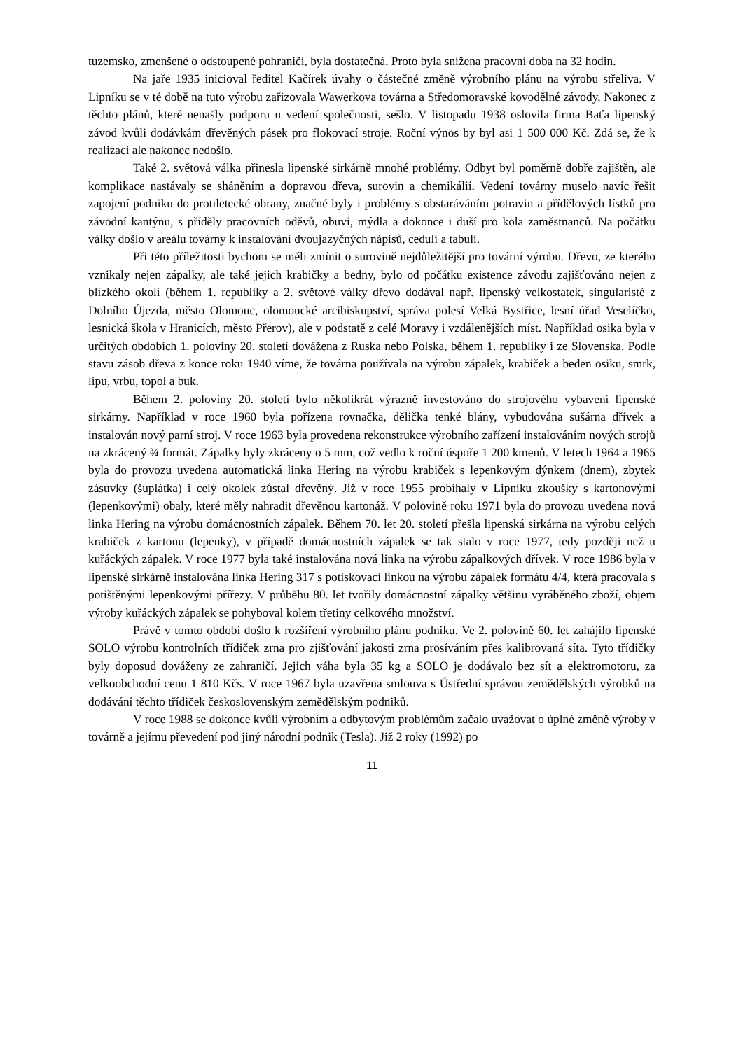tuzemsko, zmenšené o odstoupené pohraničí, byla dostatečná. Proto byla snížena pracovní doba na 32 hodin.
Na jaře 1935 inicioval ředitel Kačírek úvahy o částečné změně výrobního plánu na výrobu střeliva. V Lipníku se v té době na tuto výrobu zařizovala Wawerkova továrna a Středomoravské kovodělné závody. Nakonec z těchto plánů, které nenašly podporu u vedení společnosti, sešlo. V listopadu 1938 oslovila firma Baťa lipenský závod kvůli dodávkám dřevěných pásek pro flokovací stroje. Roční výnos by byl asi 1 500 000 Kč. Zdá se, že k realizaci ale nakonec nedošlo.
Také 2. světová válka přinesla lipenské sirkárně mnohé problémy. Odbyt byl poměrně dobře zajištěn, ale komplikace nastávaly se sháněním a dopravou dřeva, surovin a chemikálií. Vedení továrny muselo navíc řešit zapojení podniku do protiletecké obrany, značné byly i problémy s obstaráváním potravin a přídělových lístků pro závodní kantýnu, s příděly pracovních oděvů, obuvi, mýdla a dokonce i duší pro kola zaměstnanců. Na počátku války došlo v areálu továrny k instalování dvoujazyčných nápisů, cedulí a tabulí.
Při této příležitosti bychom se měli zmínit o surovině nejdůležitější pro tovární výrobu. Dřevo, ze kterého vznikaly nejen zápalky, ale také jejich krabičky a bedny, bylo od počátku existence závodu zajišťováno nejen z blízkého okolí (během 1. republiky a 2. světové války dřevo dodával např. lipenský velkostatek, singularisté z Dolního Újezda, město Olomouc, olomoucké arcibiskupství, správa polesí Velká Bystřice, lesní úřad Veselíčko, lesnická škola v Hranicích, město Přerov), ale v podstatě z celé Moravy i vzdálenějších míst. Například osika byla v určitých obdobích 1. poloviny 20. století dovážena z Ruska nebo Polska, během 1. republiky i ze Slovenska. Podle stavu zásob dřeva z konce roku 1940 víme, že továrna používala na výrobu zápalek, krabiček a beden osiku, smrk, lípu, vrbu, topol a buk.
Během 2. poloviny 20. století bylo několikrát výrazně investováno do strojového vybavení lipenské sirkárny. Například v roce 1960 byla pořízena rovnačka, dělička tenké blány, vybudována sušárna dřívek a instalován nový parní stroj. V roce 1963 byla provedena rekonstrukce výrobního zařízení instalováním nových strojů na zkrácený ¾ formát. Zápalky byly zkráceny o 5 mm, což vedlo k roční úspoře 1 200 kmenů. V letech 1964 a 1965 byla do provozu uvedena automatická linka Hering na výrobu krabiček s lepenkovým dýnkem (dnem), zbytek zásuvky (šuplátka) i celý okolek zůstal dřevěný. Již v roce 1955 probíhaly v Lipníku zkoušky s kartonovými (lepenkovými) obaly, které měly nahradit dřevěnou kartonáž. V polovině roku 1971 byla do provozu uvedena nová linka Hering na výrobu domácnostních zápalek. Během 70. let 20. století přešla lipenská sirkárna na výrobu celých krabiček z kartonu (lepenky), v případě domácnostních zápalek se tak stalo v roce 1977, tedy později než u kuřáckých zápalek. V roce 1977 byla také instalována nová linka na výrobu zápalkových dřívek. V roce 1986 byla v lipenské sirkárně instalována linka Hering 317 s potiskovací linkou na výrobu zápalek formátu 4/4, která pracovala s potištěnými lepenkovými přířezy. V průběhu 80. let tvořily domácnostní zápalky většinu vyráběného zboží, objem výroby kuřáckých zápalek se pohyboval kolem třetiny celkového množství.
Právě v tomto období došlo k rozšíření výrobního plánu podniku. Ve 2. polovině 60. let zahájilo lipenské SOLO výrobu kontrolních třídiček zrna pro zjišťování jakosti zrna prosíváním přes kalibrovaná síta. Tyto třídičky byly doposud dováženy ze zahraničí. Jejich váha byla 35 kg a SOLO je dodávalo bez sít a elektromotoru, za velkoobchodní cenu 1 810 Kčs. V roce 1967 byla uzavřena smlouva s Ústřední správou zemědělských výrobků na dodávání těchto třídiček československým zemědělským podniků.
V roce 1988 se dokonce kvůli výrobním a odbytovým problémům začalo uvažovat o úplné změně výroby v továrně a jejímu převedení pod jiný národní podnik (Tesla). Již 2 roky (1992) po
11